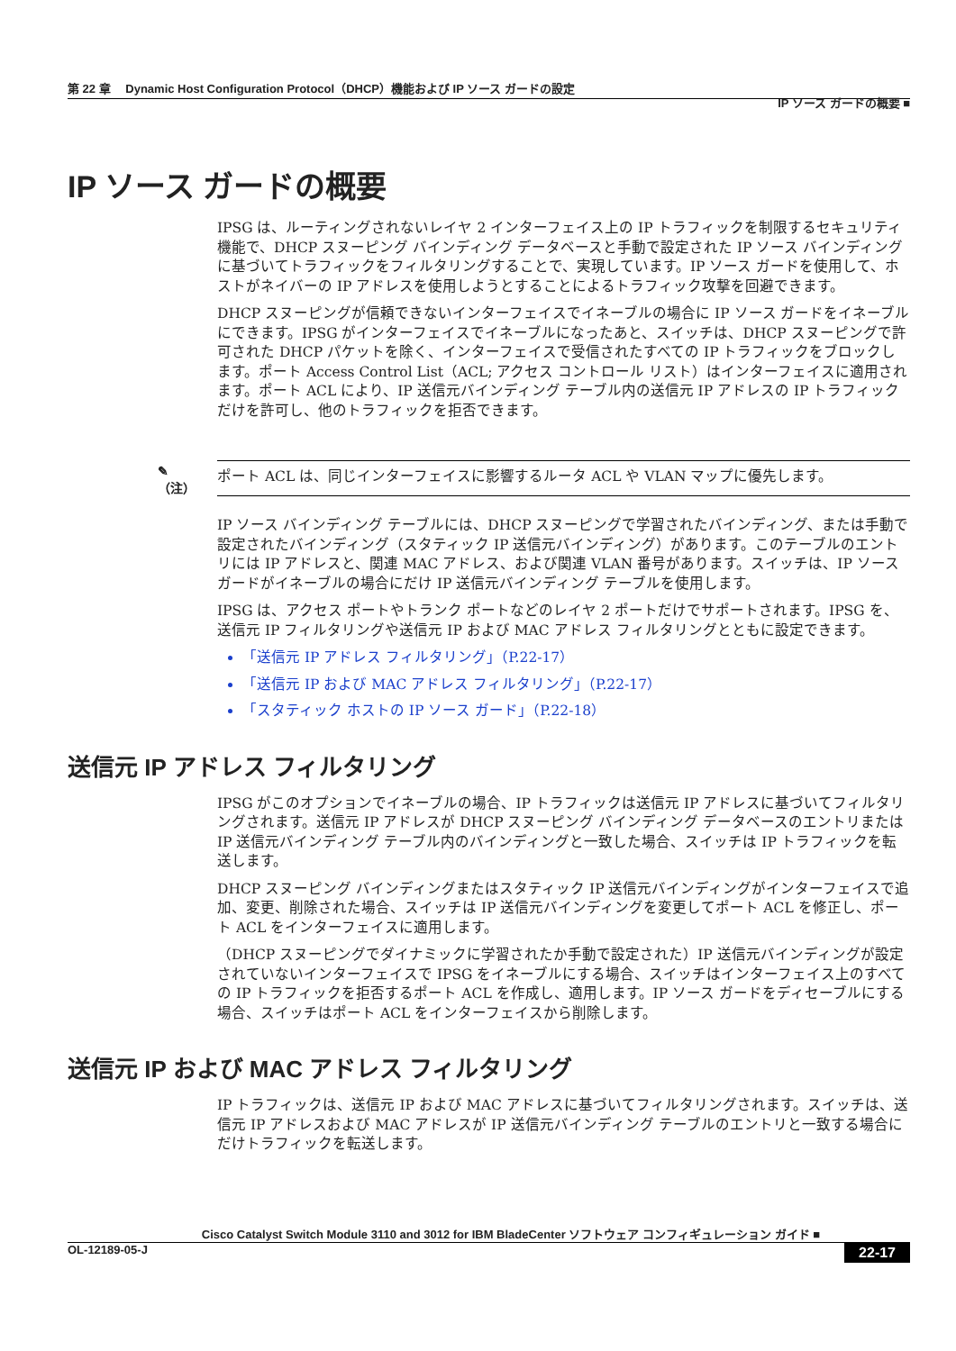第 22 章　 Dynamic Host Configuration Protocol（DHCP）機能および IP ソース ガードの設定
IP ソース ガードの概要 ■
IP ソース ガードの概要
IPSG は、ルーティングされないレイヤ 2 インターフェイス上の IP トラフィックを制限するセキュリティ機能で、DHCP スヌーピング バインディング データベースと手動で設定された IP ソース バインディングに基づいてトラフィックをフィルタリングすることで、実現しています。IP ソース ガードを使用して、ホストがネイバーの IP アドレスを使用しようとすることによるトラフィック攻撃を回避できます。
DHCP スヌーピングが信頼できないインターフェイスでイネーブルの場合に IP ソース ガードをイネーブルにできます。IPSG がインターフェイスでイネーブルになったあと、スイッチは、DHCP スヌーピングで許可された DHCP パケットを除く、インターフェイスで受信されたすべての IP トラフィックをブロックします。ポート Access Control List（ACL; アクセス コントロール リスト）はインターフェイスに適用されます。ポート ACL により、IP 送信元バインディング テーブル内の送信元 IP アドレスの IP トラフィックだけを許可し、他のトラフィックを拒否できます。
✎
（注）
ポート ACL は、同じインターフェイスに影響するルータ ACL や VLAN マップに優先します。
IP ソース バインディング テーブルには、DHCP スヌーピングで学習されたバインディング、または手動で設定されたバインディング（スタティック IP 送信元バインディング）があります。このテーブルのエントリには IP アドレスと、関連 MAC アドレス、および関連 VLAN 番号があります。スイッチは、IP ソース ガードがイネーブルの場合にだけ IP 送信元バインディング テーブルを使用します。
IPSG は、アクセス ポートやトランク ポートなどのレイヤ 2 ポートだけでサポートされます。IPSG を、送信元 IP フィルタリングや送信元 IP および MAC アドレス フィルタリングとともに設定できます。
「送信元 IP アドレス フィルタリング」（P.22-17）
「送信元 IP および MAC アドレス フィルタリング」（P.22-17）
「スタティック ホストの IP ソース ガード」（P.22-18）
送信元 IP アドレス フィルタリング
IPSG がこのオプションでイネーブルの場合、IP トラフィックは送信元 IP アドレスに基づいてフィルタリングされます。送信元 IP アドレスが DHCP スヌーピング バインディング データベースのエントリまたは IP 送信元バインディング テーブル内のバインディングと一致した場合、スイッチは IP トラフィックを転送します。
DHCP スヌーピング バインディングまたはスタティック IP 送信元バインディングがインターフェイスで追加、変更、削除された場合、スイッチは IP 送信元バインディングを変更してポート ACL を修正し、ポート ACL をインターフェイスに適用します。
（DHCP スヌーピングでダイナミックに学習されたか手動で設定された）IP 送信元バインディングが設定されていないインターフェイスで IPSG をイネーブルにする場合、スイッチはインターフェイス上のすべての IP トラフィックを拒否するポート ACL を作成し、適用します。IP ソース ガードをディセーブルにする場合、スイッチはポート ACL をインターフェイスから削除します。
送信元 IP および MAC アドレス フィルタリング
IP トラフィックは、送信元 IP および MAC アドレスに基づいてフィルタリングされます。スイッチは、送信元 IP アドレスおよび MAC アドレスが IP 送信元バインディング テーブルのエントリと一致する場合にだけトラフィックを転送します。
Cisco Catalyst Switch Module 3110 and 3012 for IBM BladeCenter ソフトウェア コンフィギュレーション ガイド ■
OL-12189-05-J 22-17